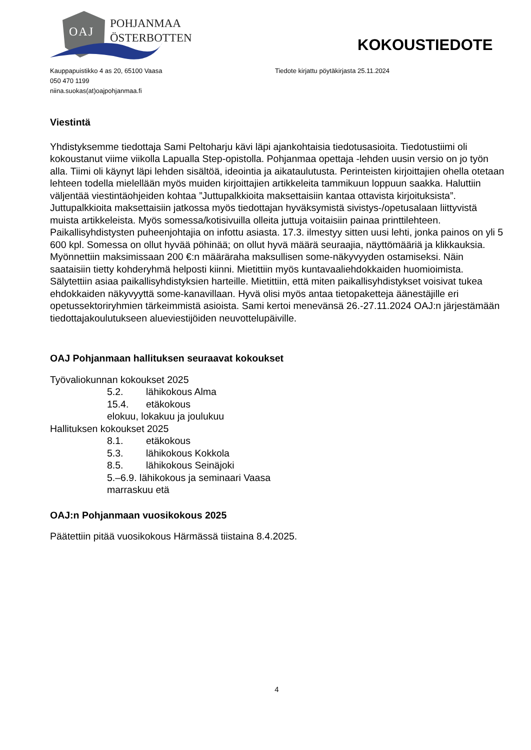OAJ
POHJANMAA
ÖSTERBOTTEN
KOKOUSTIEDOTE
Kauppapuistikko 4 as 20, 65100 Vaasa
050 470 1199
niina.suokas(at)oajpohjanmaa.fi
Tiedote kirjattu pöytäkirjasta 25.11.2024
Viestintä
Yhdistyksemme tiedottaja Sami Peltoharju kävi läpi ajankohtaisia tiedotusasioita. Tiedotustiimi oli kokoustanut viime viikolla Lapualla Step-opistolla. Pohjanmaa opettaja -lehden uusin versio on jo työn alla. Tiimi oli käynyt läpi lehden sisältöä, ideointia ja aikataulutusta. Perinteisten kirjoittajien ohella otetaan lehteen todella mielellään myös muiden kirjoittajien artikkeleita tammikuun loppuun saakka. Haluttiin väljentää viestintäohjeiden kohtaa ”Juttupalkkioita maksettaisiin kantaa ottavista kirjoituksista”. Juttupalkkioita maksettaisiin jatkossa myös tiedottajan hyväksymistä sivistys-/opetusalaan liittyvistä muista artikkeleista. Myös somessa/kotisivuilla olleita juttuja voitaisiin painaa printtilehteen. Paikallisyhdistysten puheenjohtajia on infottu asiasta. 17.3. ilmestyy sitten uusi lehti, jonka painos on yli 5 600 kpl. Somessa on ollut hyvää pöhinää; on ollut hyvä määrä seuraajia, näyttömääriä ja klikkauksia. Myönnettiin maksimissaan 200 €:n määräraha maksullisen some-näkyvyyden ostamiseksi. Näin saataisiin tietty kohderyhmä helposti kiinni. Mietittiin myös kuntavaaliehdokkaiden huomioimista. Sälytettiin asiaa paikallisyhdistyksien harteille. Mietittiin, että miten paikallisyhdistykset voisivat tukea ehdokkaiden näkyvyyttä some-kanavillaan. Hyvä olisi myös antaa tietopaketteja äänestäjille eri opetussektoriryhmien tärkeimmistä asioista. Sami kertoi menevänsä 26.-27.11.2024 OAJ:n järjestämään tiedottajakoulutukseen alueviestijöiden neuvottelupäiville.
OAJ Pohjanmaan hallituksen seuraavat kokoukset
Työvaliokunnan kokoukset 2025
5.2. lähikokous Alma
15.4. etäkokous
elokuu, lokakuu ja joulukuu
Hallituksen kokoukset 2025
8.1. etäkokous
5.3. lähikokous Kokkola
8.5. lähikokous Seinäjoki
5.–6.9. lähikokous ja seminaari Vaasa
marraskuu etä
OAJ:n Pohjanmaan vuosikokous 2025
Päätettiin pitää vuosikokous Härmässä tiistaina 8.4.2025.
4